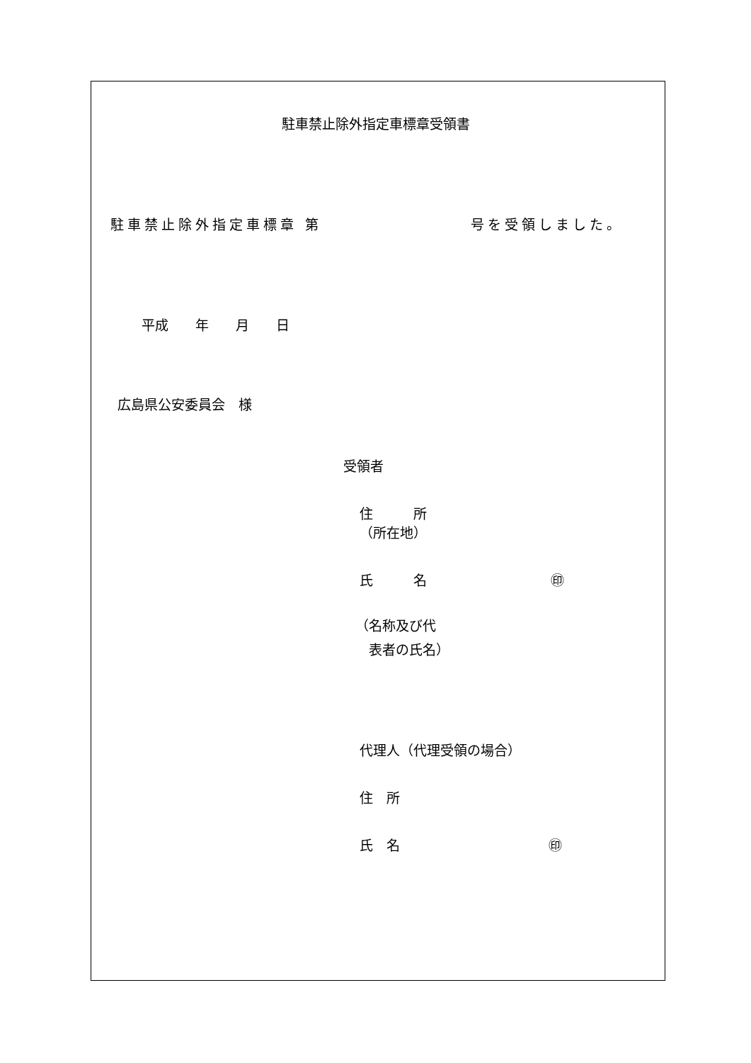駐車禁止除外指定車標章受領書
駐車禁止除外指定車標章 第 号を受領しました。
平成　　年　　月　　日
広島県公安委員会　様
受領者
住　　　所
（所在地）
氏　　　名 ㊞
（名称及び代
　表者の氏名）
代理人（代理受領の場合）
住　所
氏　名 ㊞